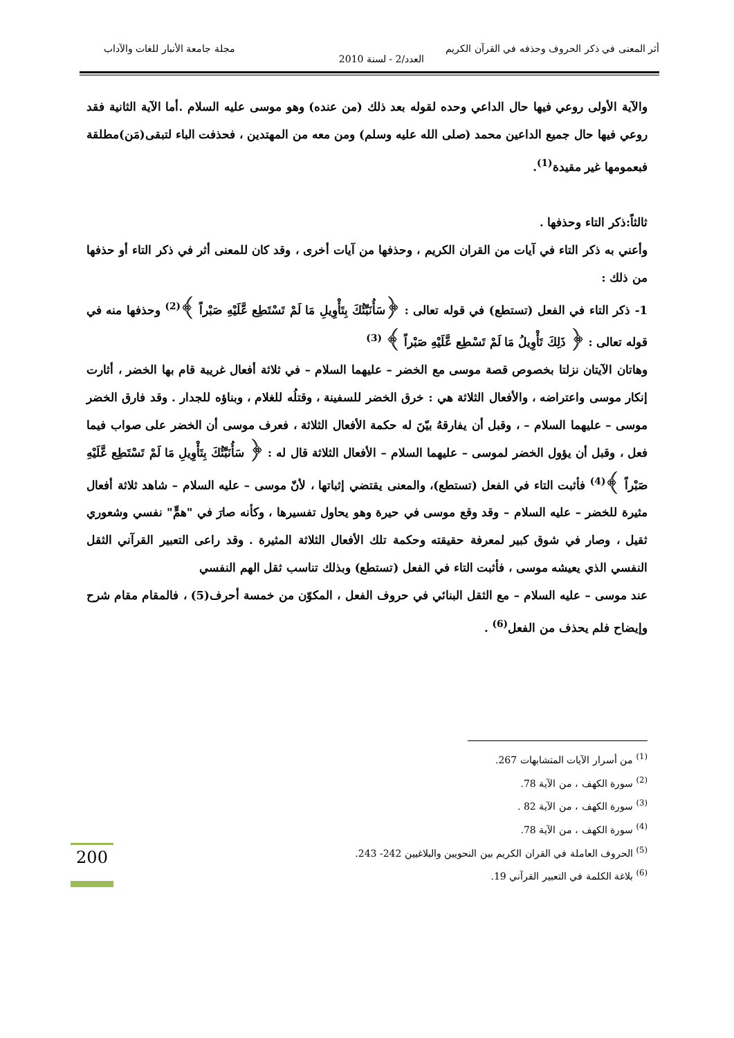أثر المعنى في ذكر الحروف وحذفه في القرآن الكريم مجلة جامعة الأنبار للغات والآداب
العدد/2 - لسنة 2010
والآية الأولى روعي فيها حال الداعي وحده لقوله بعد ذلك (من عنده) وهو موسى عليه السلام .أما الآية الثانية فقد روعي فيها حال جميع الداعين محمد (صلى الله عليه وسلم) ومن معه من المهتدين ، فحذفت الباء لتبقى(مَن)مطلقة فبعمومها غير مقيدة<sup>(1)</sup>.
ثالثاً:ذكر التاء وحذفها .
وأعني به ذكر التاء في آيات من القران الكريم ، وحذفها من آيات أخرى ، وقد كان للمعنى أثر في ذكر التاء أو حذفها من ذلك :
1- ذكر التاء في الفعل (تستطع) في قوله تعالى : ﴿سَأُنَبِّئُكَ بِتَأْوِيلِ مَا لَمْ تَسْتَطِع عَّلَيْهِ صَبْراً ﴾<sup>(2)</sup> وحذفها منه في قوله تعالى : ﴿ ذَلِكَ تَأْوِيلُ مَا لَمْ تَسْطِع عَّلَيْهِ صَبْراً ﴾ <sup>(3)</sup>
وهاتان الآيتان نزلتا بخصوص قصة موسى مع الخضر – عليهما السلام – في ثلاثة أفعال غريبة قام بها الخضر ، أثارت إنكار موسى واعتراضه ، والأفعال الثلاثة هي : خرق الخضر للسفينة ، وقتلُه للغلام ، وبناؤه للجدار . وقد فارق الخضر موسى – عليهما السلام – ، وقبل أن يفارقهُ بيّنَ له حكمة الأفعال الثلاثة ، فعرف موسى أن الخضر على صواب فيما فعل ، وقبل أن يؤول الخضر لموسى – عليهما السلام – الأفعال الثلاثة قال له : ﴿ سَأُنَبِّئُكَ بِتَأْوِيلِ مَا لَمْ تَسْتَطِع عَّلَيْهِ صَبْراً ﴾<sup>(4)</sup> فأثبت التاء في الفعل (تستطع)، والمعنى يقتضي إثباتها ، لأنّ موسى – عليه السلام – شاهد ثلاثة أفعال مثيرة للخضر – عليه السلام – وقد وقع موسى في حيرة وهو يحاول تفسيرها ، وكأنه صارَ في "همٍّ" نفسي وشعوري ثقيل ، وصار في شوق كبير لمعرفة حقيقته وحكمة تلك الأفعال الثلاثة المثيرة . وقد راعى التعبير القرآني الثقل النفسي الذي يعيشه موسى ، فأثبت التاء في الفعل (تستطع) وبذلك تناسب ثقل الهم النفسي
عند موسى – عليه السلام – مع الثقل البنائي في حروف الفعل ، المكوّن من خمسة أحرف(5) ، فالمقام مقام شرح وإيضاح فلم يحذف من الفعل<sup>(6)</sup> .
<sup>(1)</sup> من أسرار الآيات المتشابهات 267.
<sup>(2)</sup> سورة الكهف ، من الآية 78.
<sup>(3)</sup> سورة الكهف ، من الآية 82 .
<sup>(4)</sup> سورة الكهف ، من الآية 78.
<sup>(5)</sup> الحروف العاملة في القران الكريم بين النحويين والبلاغيين 242- 243.
<sup>(6)</sup> بلاغة الكلمة في التعبير القرآني 19.
200